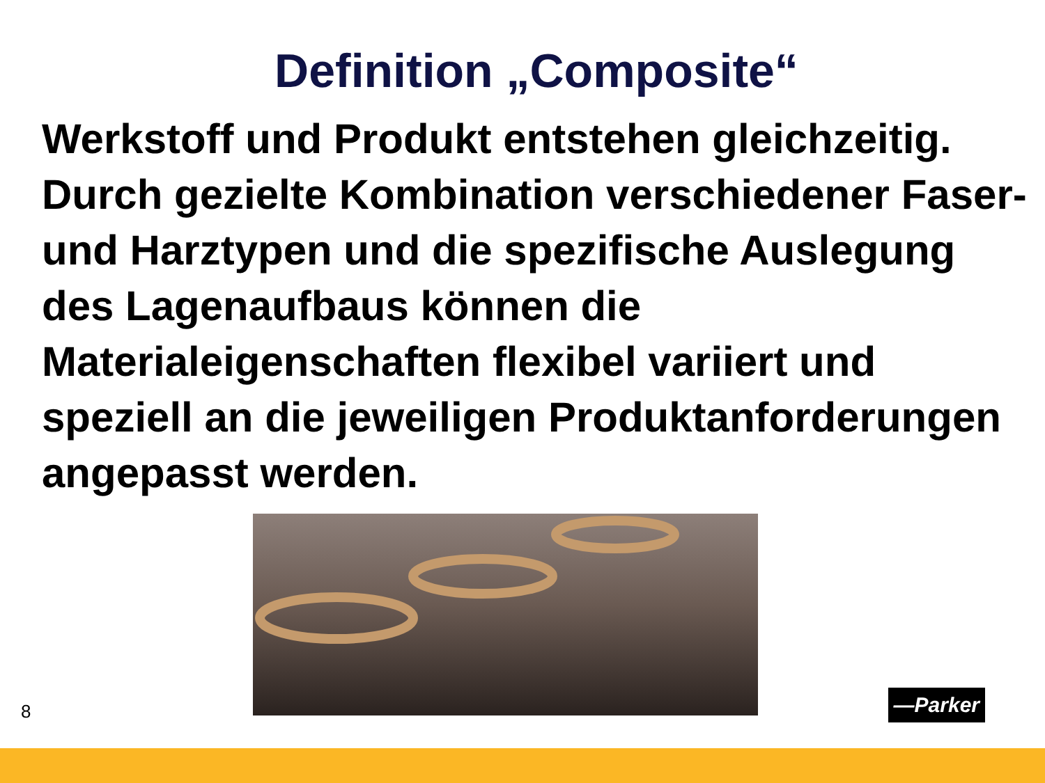Definition „Composite“
Werkstoff und Produkt entstehen gleichzeitig. Durch gezielte Kombination verschiedener Faser- und Harztypen und die spezifische Auslegung des Lagenaufbaus können die Materialeigenschaften flexibel variiert und speziell an die jeweiligen Produktanforderungen angepasst werden.
8 —Parker